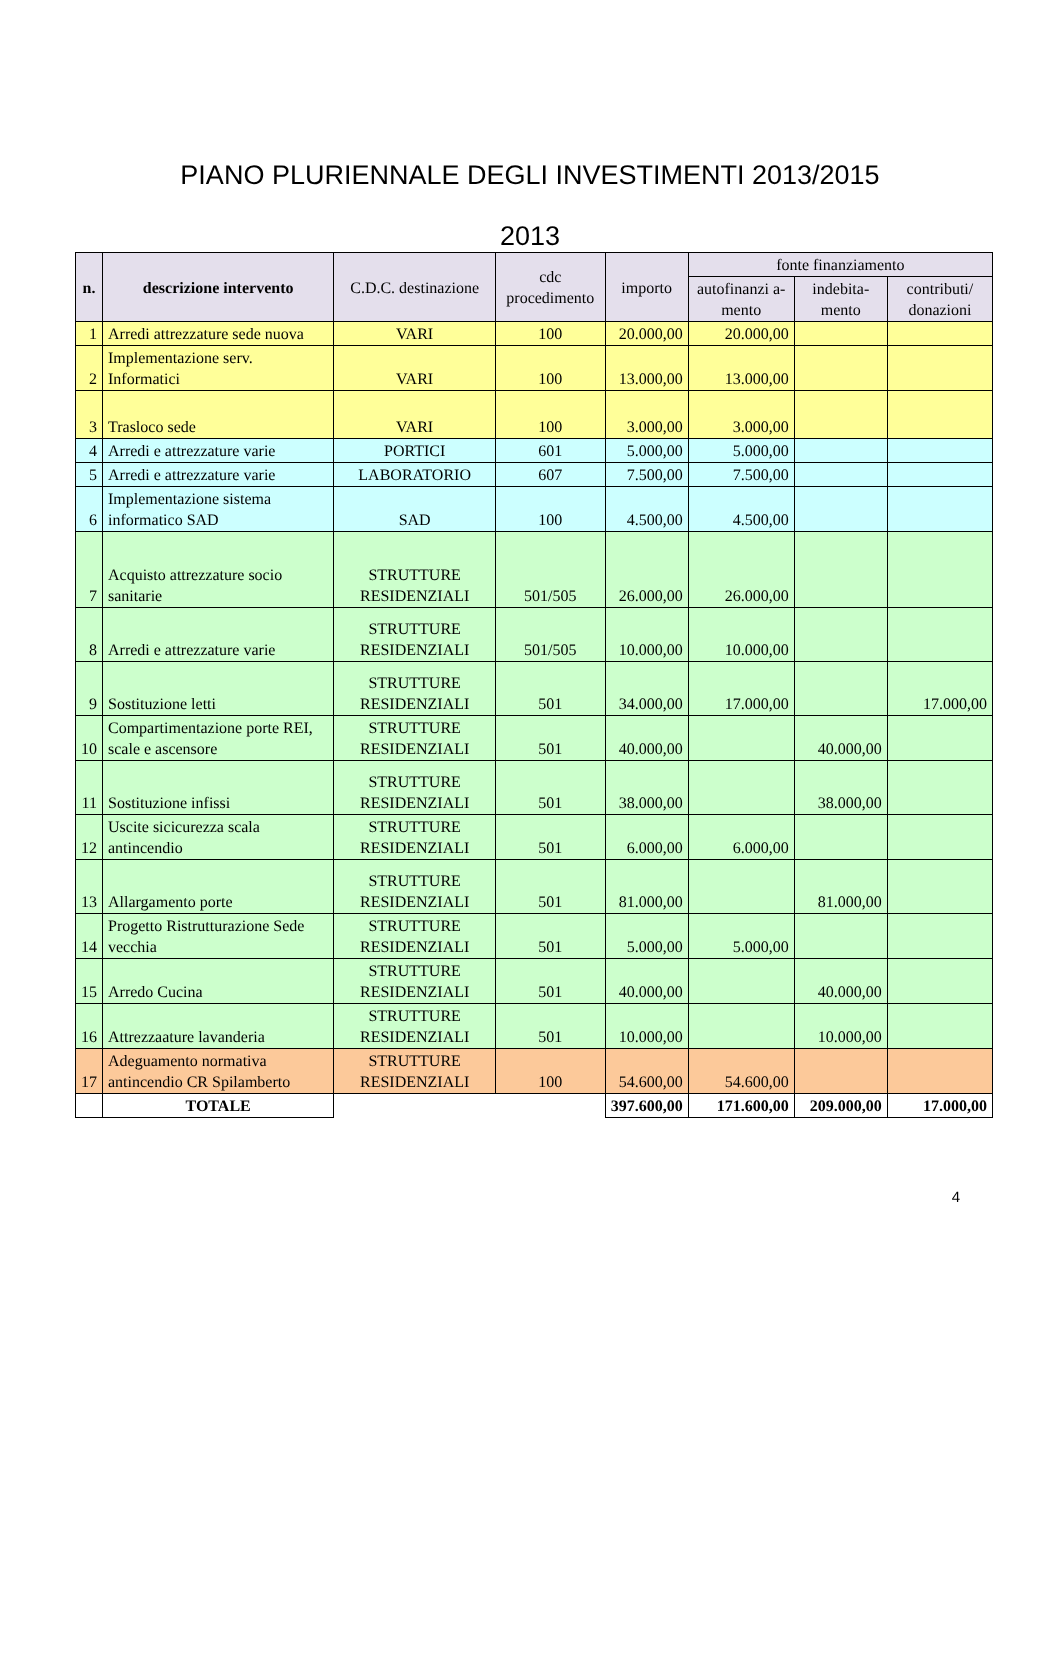PIANO PLURIENNALE DEGLI INVESTIMENTI 2013/2015
2013
| n. | descrizione intervento | C.D.C. destinazione | cdc procedimento | importo | fonte finanziamento | | |
| --- | --- | --- | --- | --- | --- | --- | --- |
| | | | | | autofinanzi a-mento | indebita-mento | contributi/ donazioni |
| 1 | Arredi attrezzature sede nuova | VARI | 100 | 20.000,00 | 20.000,00 | | |
| 2 | Implementazione serv. Informatici | VARI | 100 | 13.000,00 | 13.000,00 | | |
| 3 | Trasloco sede | VARI | 100 | 3.000,00 | 3.000,00 | | |
| 4 | Arredi e attrezzature varie | PORTICI | 601 | 5.000,00 | 5.000,00 | | |
| 5 | Arredi e attrezzature varie | LABORATORIO | 607 | 7.500,00 | 7.500,00 | | |
| 6 | Implementazione sistema informatico SAD | SAD | 100 | 4.500,00 | 4.500,00 | | |
| 7 | Acquisto attrezzature socio sanitarie | STRUTTURE RESIDENZIALI | 501/505 | 26.000,00 | 26.000,00 | | |
| 8 | Arredi e attrezzature varie | STRUTTURE RESIDENZIALI | 501/505 | 10.000,00 | 10.000,00 | | |
| 9 | Sostituzione letti | STRUTTURE RESIDENZIALI | 501 | 34.000,00 | 17.000,00 | | 17.000,00 |
| 10 | Compartimentazione porte REI, scale e ascensore | STRUTTURE RESIDENZIALI | 501 | 40.000,00 | | 40.000,00 | |
| 11 | Sostituzione infissi | STRUTTURE RESIDENZIALI | 501 | 38.000,00 | | 38.000,00 | |
| 12 | Uscite sicicurezza scala antincendio | STRUTTURE RESIDENZIALI | 501 | 6.000,00 | 6.000,00 | | |
| 13 | Allargamento porte | STRUTTURE RESIDENZIALI | 501 | 81.000,00 | | 81.000,00 | |
| 14 | Progetto Ristrutturazione Sede vecchia | STRUTTURE RESIDENZIALI | 501 | 5.000,00 | 5.000,00 | | |
| 15 | Arredo Cucina | STRUTTURE RESIDENZIALI | 501 | 40.000,00 | | 40.000,00 | |
| 16 | Attrezzaature lavanderia | STRUTTURE RESIDENZIALI | 501 | 10.000,00 | | 10.000,00 | |
| 17 | Adeguamento normativa antincendio CR Spilamberto | STRUTTURE RESIDENZIALI | 100 | 54.600,00 | 54.600,00 | | |
| | TOTALE | | | 397.600,00 | 171.600,00 | 209.000,00 | 17.000,00 |
4